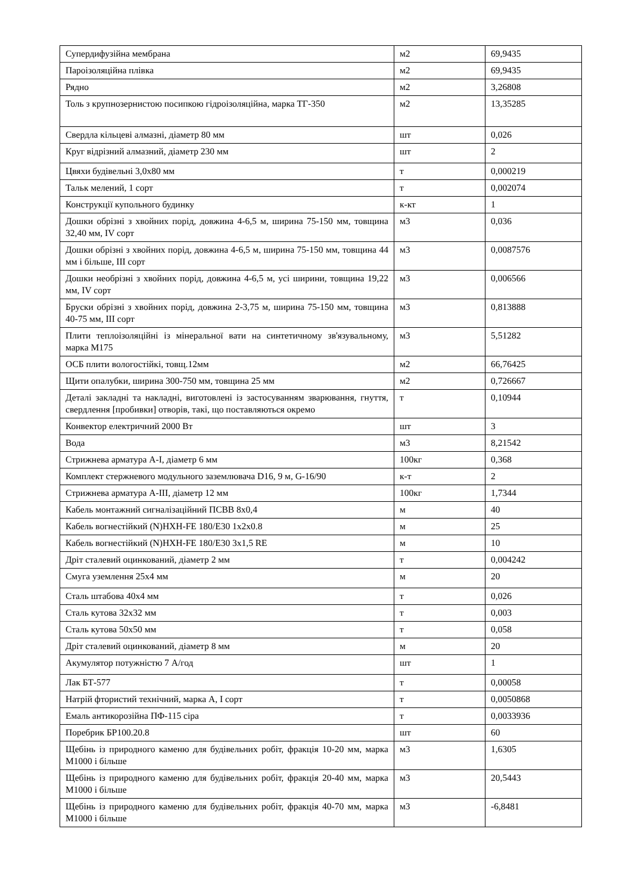| Супердифузійна мембрана | м2 | 69,9435 |
| Пароізоляційна плівка | м2 | 69,9435 |
| Рядно | м2 | 3,26808 |
| Толь з крупнозернистою посипкою гідроізоляційна, марка ТГ-350 | м2 | 13,35285 |
| Свердла кільцеві алмазні, діаметр 80 мм | шт | 0,026 |
| Круг відрізний алмазний, діаметр 230 мм | шт | 2 |
| Цвяхи будівельні 3,0х80 мм | т | 0,000219 |
| Тальк мелений, 1 сорт | т | 0,002074 |
| Конструкції купольного будинку | к-кт | 1 |
| Дошки обрізні з хвойних порід, довжина 4-6,5 м, ширина 75-150 мм, товщина 32,40 мм, IV сорт | м3 | 0,036 |
| Дошки обрізні з хвойних порід, довжина 4-6,5 м, ширина 75-150 мм, товщина 44 мм і більше, III сорт | м3 | 0,0087576 |
| Дошки необрізні з хвойних порід, довжина 4-6,5 м, усі ширини, товщина 19,22 мм, IV сорт | м3 | 0,006566 |
| Бруски обрізні з хвойних порід, довжина 2-3,75 м, ширина 75-150 мм, товщина 40-75 мм, III сорт | м3 | 0,813888 |
| Плити теплоізоляційні із мінеральної вати на синтетичному зв'язувальному, марка М175 | м3 | 5,51282 |
| ОСБ плити вологостійкі, товщ.12мм | м2 | 66,76425 |
| Щити опалубки, ширина 300-750 мм, товщина 25 мм | м2 | 0,726667 |
| Деталі закладні та накладні, виготовлені із застосуванням зварювання, гнуття, свердлення [пробивки] отворів, такі, що поставляються окремо | т | 0,10944 |
| Конвектор електричний 2000 Вт | шт | 3 |
| Вода | м3 | 8,21542 |
| Стрижнева арматура А-I, діаметр 6 мм | 100кг | 0,368 |
| Комплект стержневого модульного заземлювача D16, 9 м, G-16/90 | к-т | 2 |
| Стрижнева арматура А-III, діаметр 12 мм | 100кг | 1,7344 |
| Кабель монтажний сигналізаційний ПСВВ 8х0,4 | м | 40 |
| Кабель вогнестійкий (N)HXH-FE 180/E30 1х2х0.8 | м | 25 |
| Кабель вогнестійкий (N)HXH-FE 180/E30 3x1,5 RE | м | 10 |
| Дріт сталевий оцинкований, діаметр 2 мм | т | 0,004242 |
| Смуга уземлення 25х4 мм | м | 20 |
| Сталь штабова 40х4 мм | т | 0,026 |
| Сталь кутова 32х32 мм | т | 0,003 |
| Сталь кутова 50х50 мм | т | 0,058 |
| Дріт сталевий оцинкований, діаметр 8 мм | м | 20 |
| Акумулятор потужністю 7 А/год | шт | 1 |
| Лак БТ-577 | т | 0,00058 |
| Натрій фтористий технічний, марка А, І сорт | т | 0,0050868 |
| Емаль антикорозійна ПФ-115 сіра | т | 0,0033936 |
| Поребрик БР100.20.8 | шт | 60 |
| Щебінь із природного каменю для будівельних робіт, фракція 10-20 мм, марка М1000 і більше | м3 | 1,6305 |
| Щебінь із природного каменю для будівельних робіт, фракція 20-40 мм, марка М1000 і більше | м3 | 20,5443 |
| Щебінь із природного каменю для будівельних робіт, фракція 40-70 мм, марка М1000 і більше | м3 | -6,8481 |